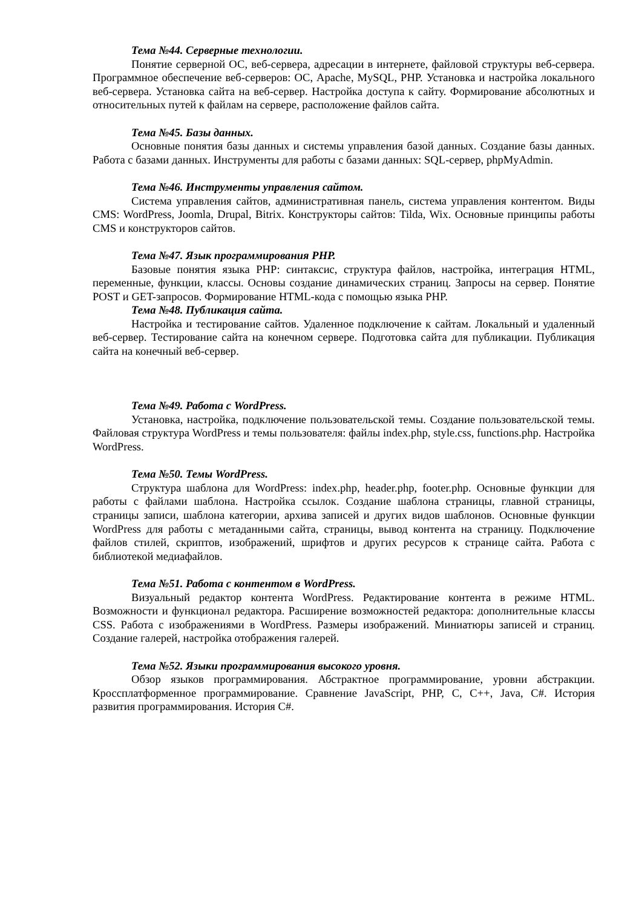Тема №44. Серверные технологии.
Понятие серверной ОС, веб-сервера, адресации в интернете, файловой структуры веб-сервера. Программное обеспечение веб-серверов: ОС, Apache, MySQL, PHP. Установка и настройка локального веб-сервера. Установка сайта на веб-сервер. Настройка доступа к сайту. Формирование абсолютных и относительных путей к файлам на сервере, расположение файлов сайта.
Тема №45. Базы данных.
Основные понятия базы данных и системы управления базой данных. Создание базы данных. Работа с базами данных. Инструменты для работы с базами данных: SQL-сервер, phpMyAdmin.
Тема №46. Инструменты управления сайтом.
Система управления сайтов, административная панель, система управления контентом. Виды CMS: WordPress, Joomla, Drupal, Bitrix. Конструкторы сайтов: Tilda, Wix. Основные принципы работы CMS и конструкторов сайтов.
Тема №47. Язык программирования PHP.
Базовые понятия языка PHP: синтаксис, структура файлов, настройка, интеграция HTML, переменные, функции, классы. Основы создание динамических страниц. Запросы на сервер. Понятие POST и GET-запросов. Формирование HTML-кода с помощью языка PHP.
Тема №48. Публикация сайта.
Настройка и тестирование сайтов. Удаленное подключение к сайтам. Локальный и удаленный веб-сервер. Тестирование сайта на конечном сервере. Подготовка сайта для публикации. Публикация сайта на конечный веб-сервер.
Тема №49. Работа с WordPress.
Установка, настройка, подключение пользовательской темы. Создание пользовательской темы. Файловая структура WordPress и темы пользователя: файлы index.php, style.css, functions.php. Настройка WordPress.
Тема №50. Темы WordPress.
Структура шаблона для WordPress: index.php, header.php, footer.php. Основные функции для работы с файлами шаблона. Настройка ссылок. Создание шаблона страницы, главной страницы, страницы записи, шаблона категории, архива записей и других видов шаблонов. Основные функции WordPress для работы с метаданными сайта, страницы, вывод контента на страницу. Подключение файлов стилей, скриптов, изображений, шрифтов и других ресурсов к странице сайта. Работа с библиотекой медиафайлов.
Тема №51. Работа с контентом в WordPress.
Визуальный редактор контента WordPress. Редактирование контента в режиме HTML. Возможности и функционал редактора. Расширение возможностей редактора: дополнительные классы CSS. Работа с изображениями в WordPress. Размеры изображений. Миниатюры записей и страниц. Создание галерей, настройка отображения галерей.
Тема №52. Языки программирования высокого уровня.
Обзор языков программирования. Абстрактное программирование, уровни абстракции. Кроссплатформенное программирование. Сравнение JavaScript, PHP, C, C++, Java, C#. История развития программирования. История C#.